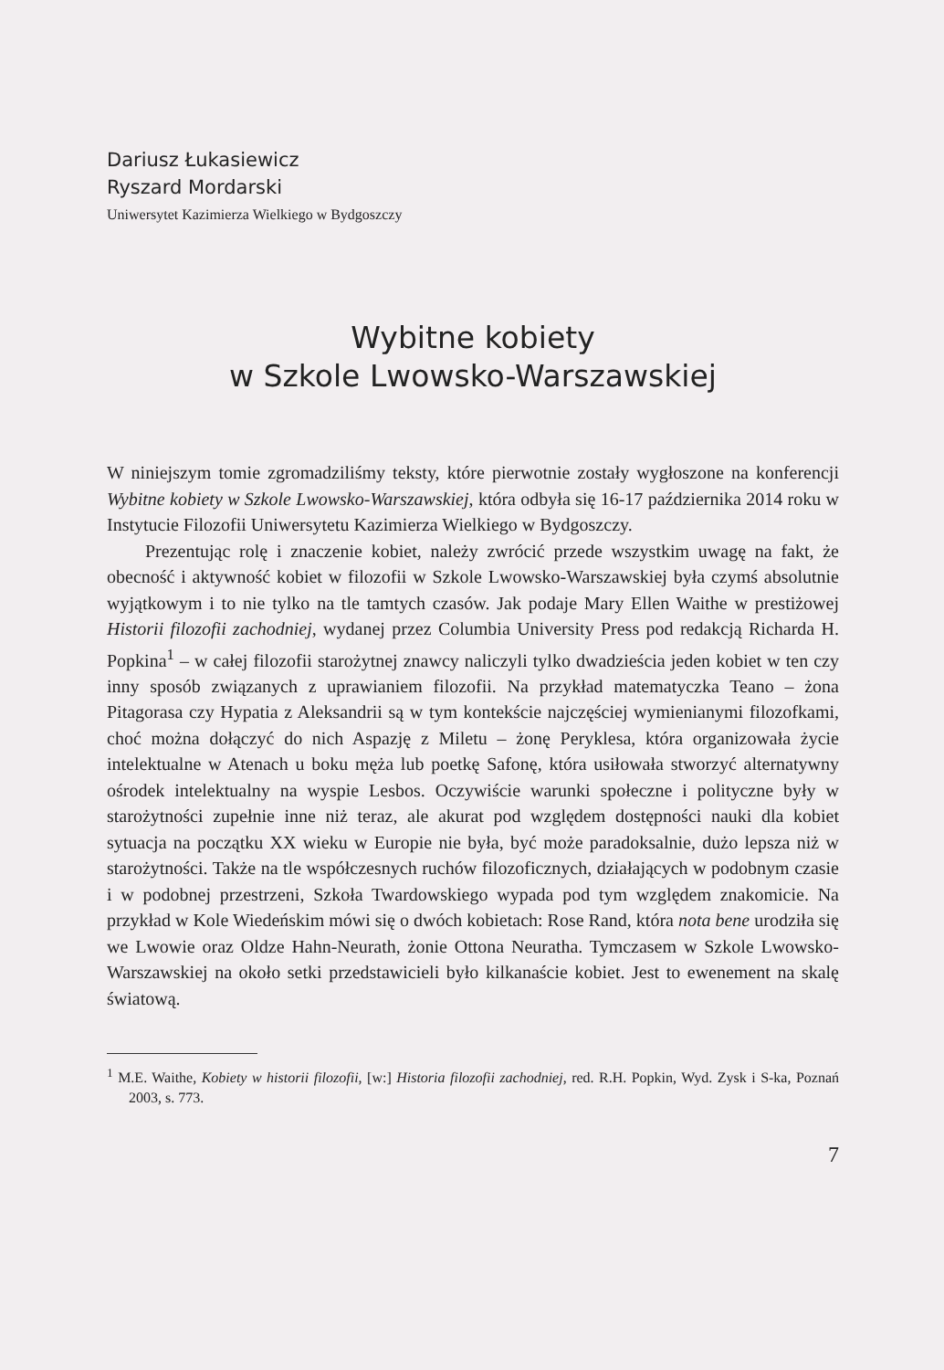Dariusz Łukasiewicz
Ryszard Mordarski
Uniwersytet Kazimierza Wielkiego w Bydgoszczy
Wybitne kobiety
w Szkole Lwowsko-Warszawskiej
W niniejszym tomie zgromadziliśmy teksty, które pierwotnie zostały wygłoszone na konferencji Wybitne kobiety w Szkole Lwowsko-Warszawskiej, która odbyła się 16-17 października 2014 roku w Instytucie Filozofii Uniwersytetu Kazimierza Wielkiego w Bydgoszczy.
Prezentując rolę i znaczenie kobiet, należy zwrócić przede wszystkim uwagę na fakt, że obecność i aktywność kobiet w filozofii w Szkole Lwowsko-Warszawskiej była czymś absolutnie wyjątkowym i to nie tylko na tle tamtych czasów. Jak podaje Mary Ellen Waithe w prestiżowej Historii filozofii zachodniej, wydanej przez Columbia University Press pod redakcją Richarda H. Popkina<sup>1</sup> – w całej filozofii starożytnej znawcy naliczyli tylko dwadzieścia jeden kobiet w ten czy inny sposób związanych z uprawianiem filozofii. Na przykład matematyczka Teano – żona Pitagorasa czy Hypatia z Aleksandrii są w tym kontekście najczęściej wymienianymi filozofkami, choć można dołączyć do nich Aspazję z Miletu – żonę Peryklesa, która organizowała życie intelektualne w Atenach u boku męża lub poetkę Safonę, która usiłowała stworzyć alternatywny ośrodek intelektualny na wyspie Lesbos. Oczywiście warunki społeczne i polityczne były w starożytności zupełnie inne niż teraz, ale akurat pod względem dostępności nauki dla kobiet sytuacja na początku XX wieku w Europie nie była, być może paradoksalnie, dużo lepsza niż w starożytności. Także na tle współczesnych ruchów filozoficznych, działających w podobnym czasie i w podobnej przestrzeni, Szkoła Twardowskiego wypada pod tym względem znakomicie. Na przykład w Kole Wiedeńskim mówi się o dwóch kobietach: Rose Rand, która nota bene urodziła się we Lwowie oraz Oldze Hahn-Neurath, żonie Ottona Neuratha. Tymczasem w Szkole Lwowsko-Warszawskiej na około setki przedstawicieli było kilkanaście kobiet. Jest to ewenement na skalę światową.
<sup>1</sup> M.E. Waithe, Kobiety w historii filozofii, [w:] Historia filozofii zachodniej, red. R.H. Popkin, Wyd. Zysk i S-ka, Poznań 2003, s. 773.
7